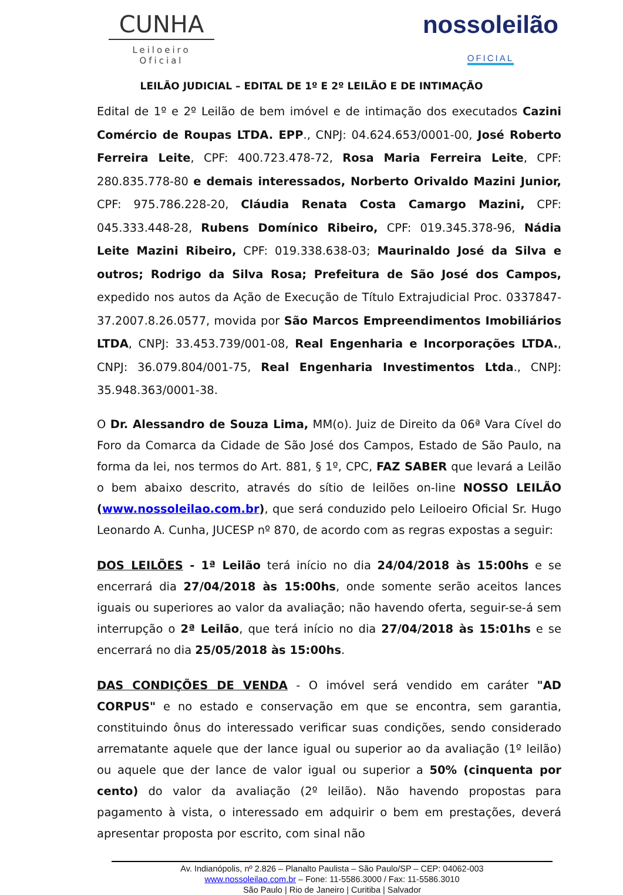CUNHA
Leiloeiro Oficial
nossoleilão
OFICIAL
LEILÃO JUDICIAL – EDITAL DE 1º E 2º LEILÃO E DE INTIMAÇÃO
Edital de 1º e 2º Leilão de bem imóvel e de intimação dos executados Cazini Comércio de Roupas LTDA. EPP., CNPJ: 04.624.653/0001-00, José Roberto Ferreira Leite, CPF: 400.723.478-72, Rosa Maria Ferreira Leite, CPF: 280.835.778-80 e demais interessados, Norberto Orivaldo Mazini Junior, CPF: 975.786.228-20, Cláudia Renata Costa Camargo Mazini, CPF: 045.333.448-28, Rubens Domínico Ribeiro, CPF: 019.345.378-96, Nádia Leite Mazini Ribeiro, CPF: 019.338.638-03; Maurinaldo José da Silva e outros; Rodrigo da Silva Rosa; Prefeitura de São José dos Campos, expedido nos autos da Ação de Execução de Título Extrajudicial Proc. 0337847-37.2007.8.26.0577, movida por São Marcos Empreendimentos Imobiliários LTDA, CNPJ: 33.453.739/001-08, Real Engenharia e Incorporações LTDA., CNPJ: 36.079.804/001-75, Real Engenharia Investimentos Ltda., CNPJ: 35.948.363/0001-38.
O Dr. Alessandro de Souza Lima, MM(o). Juiz de Direito da 06ª Vara Cível do Foro da Comarca da Cidade de São José dos Campos, Estado de São Paulo, na forma da lei, nos termos do Art. 881, § 1º, CPC, FAZ SABER que levará a Leilão o bem abaixo descrito, através do sítio de leilões on-line NOSSO LEILÃO (www.nossoleilao.com.br), que será conduzido pelo Leiloeiro Oficial Sr. Hugo Leonardo A. Cunha, JUCESP nº 870, de acordo com as regras expostas a seguir:
DOS LEILÕES - 1ª Leilão terá início no dia 24/04/2018 às 15:00hs e se encerrará dia 27/04/2018 às 15:00hs, onde somente serão aceitos lances iguais ou superiores ao valor da avaliação; não havendo oferta, seguir-se-á sem interrupção o 2ª Leilão, que terá início no dia 27/04/2018 às 15:01hs e se encerrará no dia 25/05/2018 às 15:00hs.
DAS CONDIÇÕES DE VENDA - O imóvel será vendido em caráter "AD CORPUS" e no estado e conservação em que se encontra, sem garantia, constituindo ônus do interessado verificar suas condições, sendo considerado arrematante aquele que der lance igual ou superior ao da avaliação (1º leilão) ou aquele que der lance de valor igual ou superior a 50% (cinquenta por cento) do valor da avaliação (2º leilão). Não havendo propostas para pagamento à vista, o interessado em adquirir o bem em prestações, deverá apresentar proposta por escrito, com sinal não
Av. Indianópolis, nº 2.826 – Planalto Paulista – São Paulo/SP – CEP: 04062-003
www.nossoleilao.com.br – Fone: 11-5586.3000 / Fax: 11-5586.3010
São Paulo | Rio de Janeiro | Curitiba | Salvador